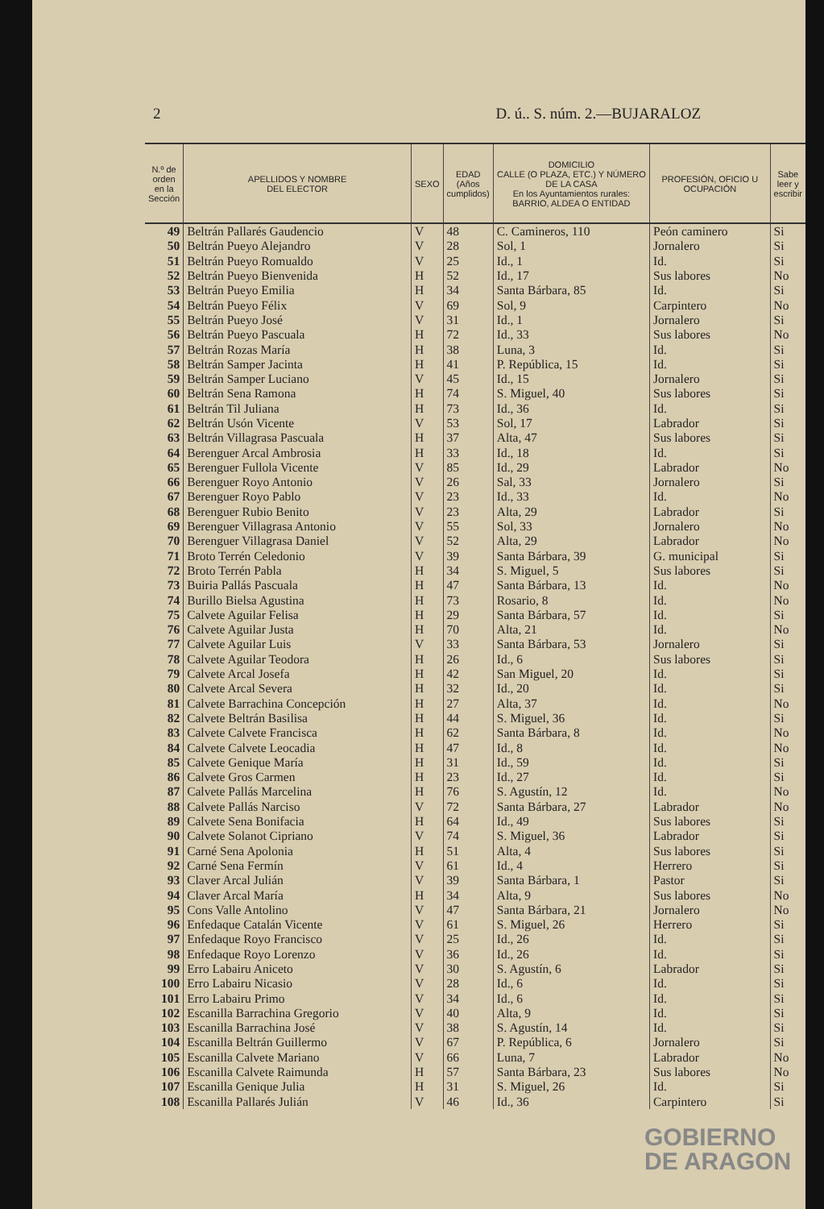2 D. ú.. S. núm. 2.—BUJARALOZ
| N.º de orden en la Sección | APELLIDOS Y NOMBRE DEL ELECTOR | SEXO | EDAD (Años cumplidos) | DOMICILIO CALLE (O PLAZA, ETC.) Y NÚMERO DE LA CASA En los Ayuntamientos rurales: BARRIO, ALDEA O ENTIDAD | PROFESIÓN, OFICIO U OCUPACIÓN | Sabe leer y escribir |
| --- | --- | --- | --- | --- | --- | --- |
| 49 | Beltrán Pallarés Gaudencio | V | 48 | C. Camineros, 110 | Peón caminero | Si |
| 50 | Beltrán Pueyo Alejandro | V | 28 | Sol, 1 | Jornalero | Si |
| 51 | Beltrán Pueyo Romualdo | V | 25 | Id., 1 | Id. | Si |
| 52 | Beltrán Pueyo Bienvenida | H | 52 | Id., 17 | Sus labores | No |
| 53 | Beltrán Pueyo Emilia | H | 34 | Santa Bárbara, 85 | Id. | Si |
| 54 | Beltrán Pueyo Félix | V | 69 | Sol, 9 | Carpintero | No |
| 55 | Beltrán Pueyo José | V | 31 | Id., 1 | Jornalero | Si |
| 56 | Beltrán Pueyo Pascuala | H | 72 | Id., 33 | Sus labores | No |
| 57 | Beltrán Rozas María | H | 38 | Luna, 3 | Id. | Si |
| 58 | Beltrán Samper Jacinta | H | 41 | P. República, 15 | Id. | Si |
| 59 | Beltrán Samper Luciano | V | 45 | Id., 15 | Jornalero | Si |
| 60 | Beltrán Sena Ramona | H | 74 | S. Miguel, 40 | Sus labores | Si |
| 61 | Beltrán Til Juliana | H | 73 | Id., 36 | Id. | Si |
| 62 | Beltrán Usón Vicente | V | 53 | Sol, 17 | Labrador | Si |
| 63 | Beltrán Villagrasa Pascuala | H | 37 | Alta, 47 | Sus labores | Si |
| 64 | Berenguer Arcal Ambrosia | H | 33 | Id., 18 | Id. | Si |
| 65 | Berenguer Fullola Vicente | V | 85 | Id., 29 | Labrador | No |
| 66 | Berenguer Royo Antonio | V | 26 | Sal, 33 | Jornalero | Si |
| 67 | Berenguer Royo Pablo | V | 23 | Id., 33 | Id. | No |
| 68 | Berenguer Rubio Benito | V | 23 | Alta, 29 | Labrador | Si |
| 69 | Berenguer Villagrasa Antonio | V | 55 | Sol, 33 | Jornalero | No |
| 70 | Berenguer Villagrasa Daniel | V | 52 | Alta, 29 | Labrador | No |
| 71 | Broto Terrén Celedonio | V | 39 | Santa Bárbara, 39 | G. municipal | Si |
| 72 | Broto Terrén Pabla | H | 34 | S. Miguel, 5 | Sus labores | Si |
| 73 | Buiria Pallás Pascuala | H | 47 | Santa Bárbara, 13 | Id. | No |
| 74 | Burillo Bielsa Agustina | H | 73 | Rosario, 8 | Id. | No |
| 75 | Calvete Aguilar Felisa | H | 29 | Santa Bárbara, 57 | Id. | Si |
| 76 | Calvete Aguilar Justa | H | 70 | Alta, 21 | Id. | No |
| 77 | Calvete Aguilar Luis | V | 33 | Santa Bárbara, 53 | Jornalero | Si |
| 78 | Calvete Aguilar Teodora | H | 26 | Id., 6 | Sus labores | Si |
| 79 | Calvete Arcal Josefa | H | 42 | San Miguel, 20 | Id. | Si |
| 80 | Calvete Arcal Severa | H | 32 | Id., 20 | Id. | Si |
| 81 | Calvete Barrachina Concepción | H | 27 | Alta, 37 | Id. | No |
| 82 | Calvete Beltrán Basilisa | H | 44 | S. Miguel, 36 | Id. | Si |
| 83 | Calvete Calvete Francisca | H | 62 | Santa Bárbara, 8 | Id. | No |
| 84 | Calvete Calvete Leocadia | H | 47 | Id., 8 | Id. | No |
| 85 | Calvete Genique María | H | 31 | Id., 59 | Id. | Si |
| 86 | Calvete Gros Carmen | H | 23 | Id., 27 | Id. | Si |
| 87 | Calvete Pallás Marcelina | H | 76 | S. Agustín, 12 | Id. | No |
| 88 | Calvete Pallás Narciso | V | 72 | Santa Bárbara, 27 | Labrador | No |
| 89 | Calvete Sena Bonifacia | H | 64 | Id., 49 | Sus labores | Si |
| 90 | Calvete Solanot Cipriano | V | 74 | S. Miguel, 36 | Labrador | Si |
| 91 | Carné Sena Apolonia | H | 51 | Alta, 4 | Sus labores | Si |
| 92 | Carné Sena Fermín | V | 61 | Id., 4 | Herrero | Si |
| 93 | Claver Arcal Julián | V | 39 | Santa Bárbara, 1 | Pastor | Si |
| 94 | Claver Arcal María | H | 34 | Alta, 9 | Sus labores | No |
| 95 | Cons Valle Antolino | V | 47 | Santa Bárbara, 21 | Jornalero | No |
| 96 | Enfedaque Catalán Vicente | V | 61 | S. Miguel, 26 | Herrero | Si |
| 97 | Enfedaque Royo Francisco | V | 25 | Id., 26 | Id. | Si |
| 98 | Enfedaque Royo Lorenzo | V | 36 | Id., 26 | Id. | Si |
| 99 | Erro Labairu Aniceto | V | 30 | S. Agustín, 6 | Labrador | Si |
| 100 | Erro Labairu Nicasio | V | 28 | Id., 6 | Id. | Si |
| 101 | Erro Labairu Primo | V | 34 | Id., 6 | Id. | Si |
| 102 | Escanilla Barrachina Gregorio | V | 40 | Alta, 9 | Id. | Si |
| 103 | Escanilla Barrachina José | V | 38 | S. Agustín, 14 | Id. | Si |
| 104 | Escanilla Beltrán Guillermo | V | 67 | P. República, 6 | Jornalero | Si |
| 105 | Escanilla Calvete Mariano | V | 66 | Luna, 7 | Labrador | No |
| 106 | Escanilla Calvete Raimunda | H | 57 | Santa Bárbara, 23 | Sus labores | No |
| 107 | Escanilla Genique Julia | H | 31 | S. Miguel, 26 | Id. | Si |
| 108 | Escanilla Pallarés Julián | V | 46 | Id., 36 | Carpintero | Si |
GOBIERNO
DE ARAGON